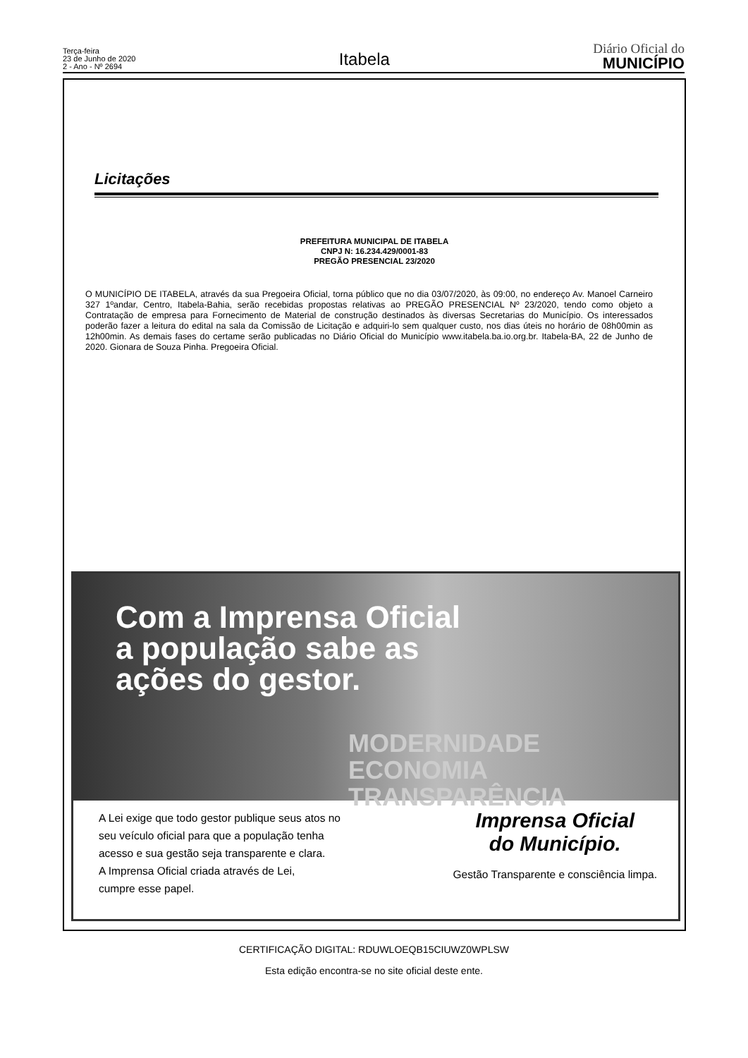Terça-feira
23 de Junho de 2020
2 - Ano - Nº 2694
Itabela
Diário Oficial do
MUNICÍPIO
Licitações
PREFEITURA MUNICIPAL DE ITABELA
CNPJ N: 16.234.429/0001-83
PREGÃO PRESENCIAL 23/2020
O MUNICÍPIO DE ITABELA, através da sua Pregoeira Oficial, torna público que no dia 03/07/2020, às 09:00, no endereço Av. Manoel Carneiro 327 1ºandar, Centro, Itabela-Bahia, serão recebidas propostas relativas ao PREGÃO PRESENCIAL Nº 23/2020, tendo como objeto a Contratação de empresa para Fornecimento de Material de construção destinados às diversas Secretarias do Município. Os interessados poderão fazer a leitura do edital na sala da Comissão de Licitação e adquiri-lo sem qualquer custo, nos dias úteis no horário de 08h00min as 12h00min. As demais fases do certame serão publicadas no Diário Oficial do Município www.itabela.ba.io.org.br. Itabela-BA, 22 de Junho de 2020. Gionara de Souza Pinha. Pregoeira Oficial.
Com a Imprensa Oficial
a população sabe as
ações do gestor.
MODERNIDADE
ECONOMIA
TRANSPARÊNCIA
A Lei exige que todo gestor publique seus atos no
seu veículo oficial para que a população tenha
acesso e sua gestão seja transparente e clara.
A Imprensa Oficial criada através de Lei,
cumpre esse papel.
Imprensa Oficial
do Município.
Gestão Transparente e consciência limpa.
CERTIFICAÇÃO DIGITAL: RDUWLOEQB15CIUWZ0WPLSW
Esta edição encontra-se no site oficial deste ente.